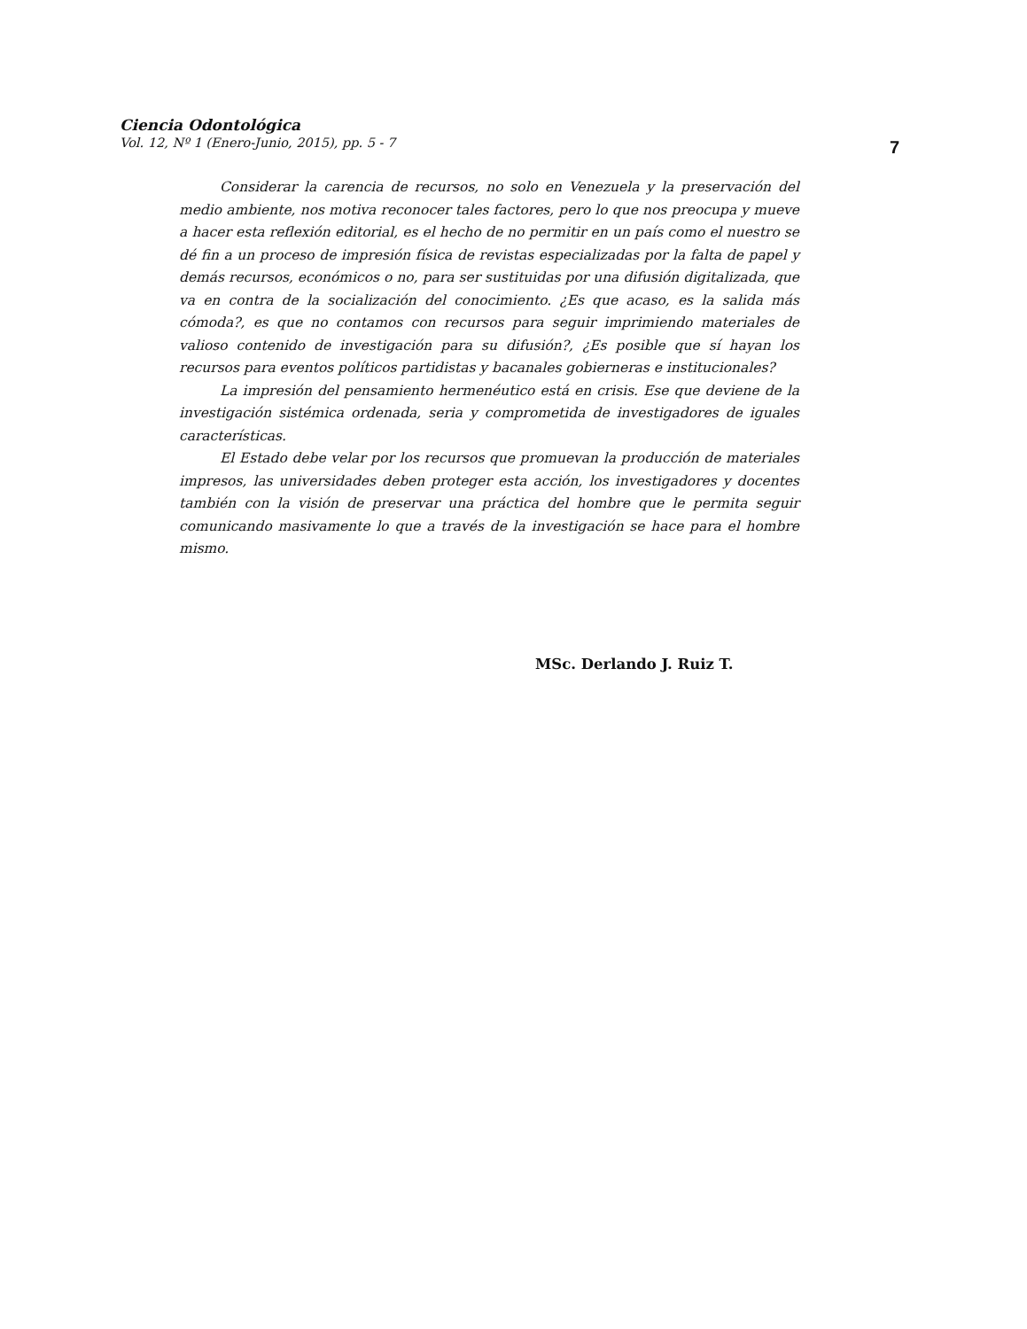Ciencia Odontológica
Vol. 12, Nº 1 (Enero-Junio, 2015), pp. 5 - 7
7
Considerar la carencia de recursos, no solo en Venezuela y la preservación del medio ambiente, nos motiva reconocer tales factores, pero lo que nos preocupa y mueve a hacer esta reflexión editorial, es el hecho de no permitir en un país como el nuestro se dé fin a un proceso de impresión física de revistas especializadas por la falta de papel y demás recursos, económicos o no, para ser sustituidas por una difusión digitalizada, que va en contra de la socialización del conocimiento. ¿Es que acaso, es la salida más cómoda?, es que no contamos con recursos para seguir imprimiendo materiales de valioso contenido de investigación para su difusión?, ¿Es posible que sí hayan los recursos para eventos políticos partidistas y bacanales gobierneras e institucionales?
La impresión del pensamiento hermenéutico está en crisis. Ese que deviene de la investigación sistémica ordenada, seria y comprometida de investigadores de iguales características.
El Estado debe velar por los recursos que promuevan la producción de materiales impresos, las universidades deben proteger esta acción, los investigadores y docentes también con la visión de preservar una práctica del hombre que le permita seguir comunicando masivamente lo que a través de la investigación se hace para el hombre mismo.
MSc. Derlando J. Ruiz T.